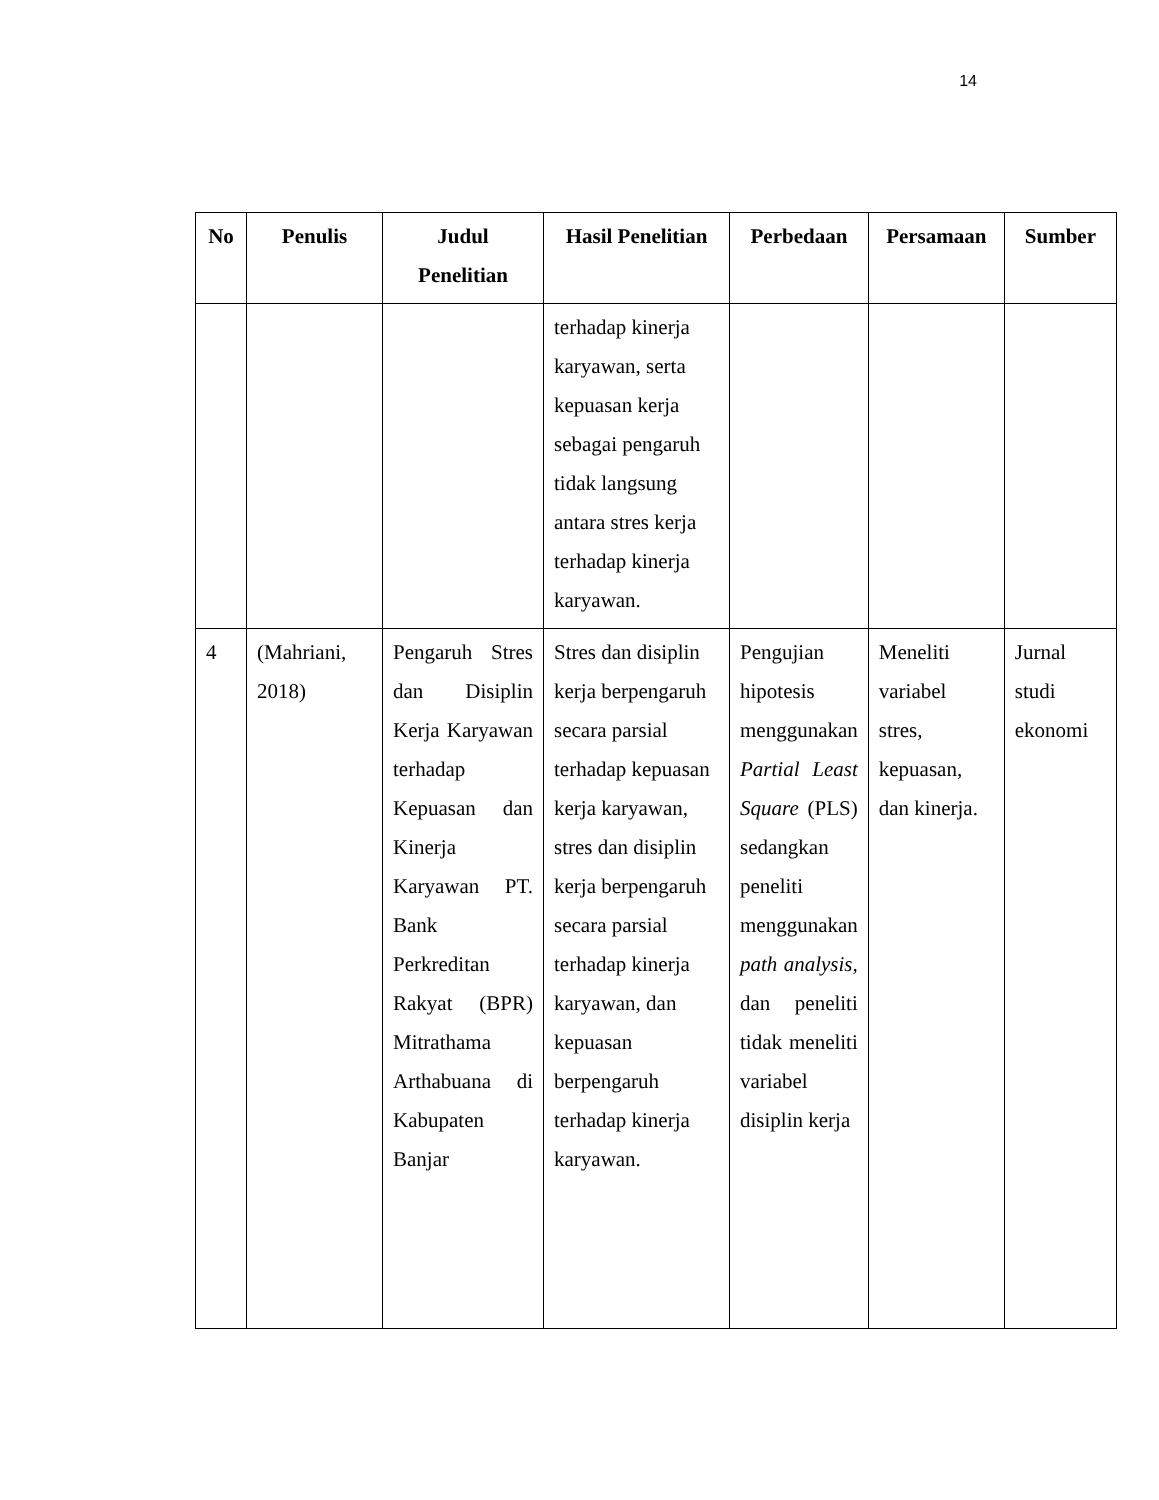14
| No | Penulis | Judul Penelitian | Hasil Penelitian | Perbedaan | Persamaan | Sumber |
| --- | --- | --- | --- | --- | --- | --- |
| | | | terhadap kinerja karyawan, serta kepuasan kerja sebagai pengaruh tidak langsung antara stres kerja terhadap kinerja karyawan. | | | |
| 4 | (Mahriani, 2018) | Pengaruh Stres dan Disiplin Kerja Karyawan terhadap Kepuasan dan Kinerja Karyawan PT. Bank Perkreditan Rakyat (BPR) Mitrathama Arthabuana di Kabupaten Banjar | Stres dan disiplin kerja berpengaruh secara parsial terhadap kepuasan kerja karyawan, stres dan disiplin kerja berpengaruh secara parsial terhadap kinerja karyawan, dan kepuasan berpengaruh terhadap kinerja karyawan. | Pengujian hipotesis menggunakan Partial Least Square (PLS) sedangkan peneliti menggunakan path analysis, dan peneliti tidak meneliti variabel disiplin kerja | Meneliti variabel stres, kepuasan, dan kinerja. | Jurnal studi ekonomi |